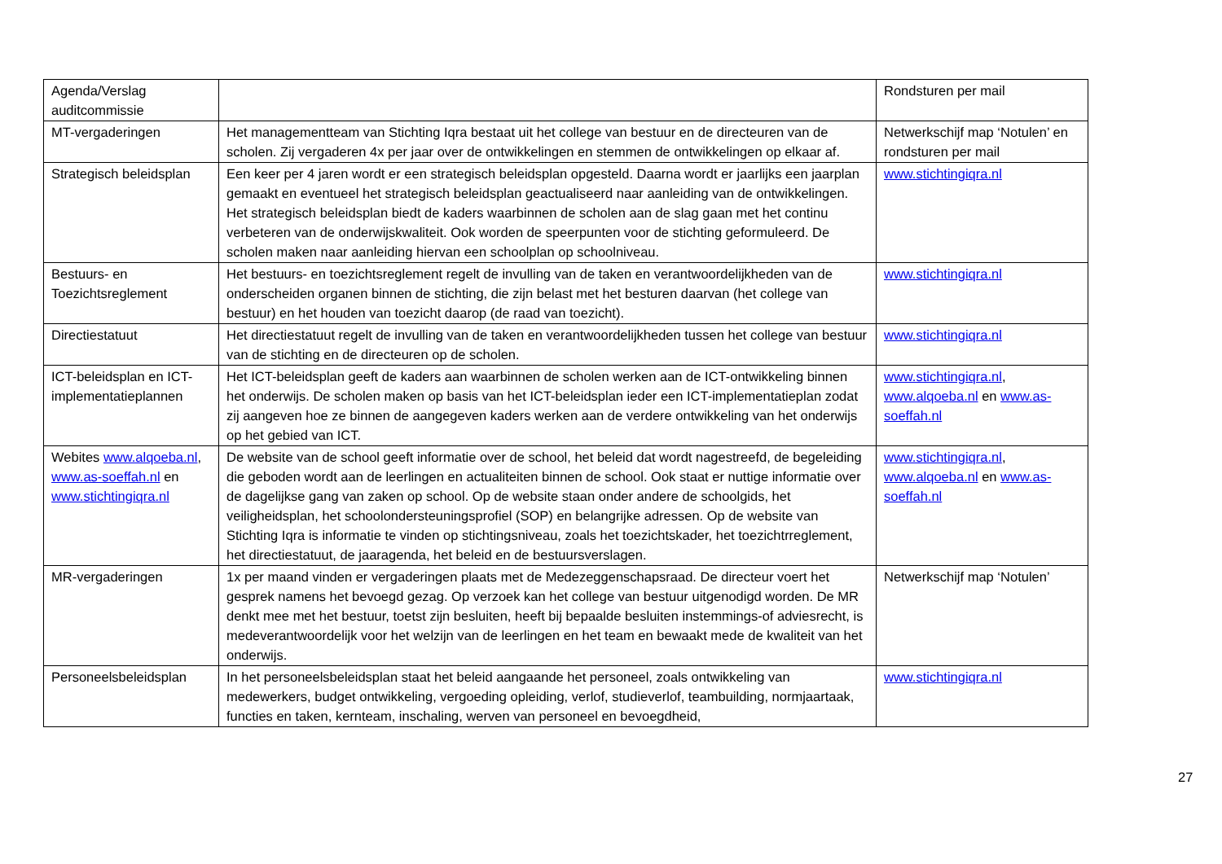| Agenda/Verslag auditcommissie | | Rondsturen per mail |
| MT-vergaderingen | Het managementteam van Stichting Iqra bestaat uit het college van bestuur en de directeuren van de scholen. Zij vergaderen 4x per jaar over de ontwikkelingen en stemmen de ontwikkelingen op elkaar af. | Netwerkschijf map ‘Notulen’ en rondsturen per mail |
| Strategisch beleidsplan | Een keer per 4 jaren wordt er een strategisch beleidsplan opgesteld. Daarna wordt er jaarlijks een jaarplan gemaakt en eventueel het strategisch beleidsplan geactualiseerd naar aanleiding van de ontwikkelingen. Het strategisch beleidsplan biedt de kaders waarbinnen de scholen aan de slag gaan met het continu verbeteren van de onderwijskwaliteit. Ook worden de speerpunten voor de stichting geformuleerd. De scholen maken naar aanleiding hiervan een schoolplan op schoolniveau. | www.stichtingiqra.nl |
| Bestuurs- en Toezichtsreglement | Het bestuurs- en toezichtsreglement regelt de invulling van de taken en verantwoordelijkheden van de onderscheiden organen binnen de stichting, die zijn belast met het besturen daarvan (het college van bestuur) en het houden van toezicht daarop (de raad van toezicht). | www.stichtingiqra.nl |
| Directiestatuut | Het directiestatuut regelt de invulling van de taken en verantwoordelijkheden tussen het college van bestuur van de stichting en de directeuren op de scholen. | www.stichtingiqra.nl |
| ICT-beleidsplan en ICT-implementatieplannen | Het ICT-beleidsplan geeft de kaders aan waarbinnen de scholen werken aan de ICT-ontwikkeling binnen het onderwijs. De scholen maken op basis van het ICT-beleidsplan ieder een ICT-implementatieplan zodat zij aangeven hoe ze binnen de aangegeven kaders werken aan de verdere ontwikkeling van het onderwijs op het gebied van ICT. | www.stichtingiqra.nl , www.alqoeba.nl en www.as-soeffah.nl |
| Webites www.alqoeba.nl , www.as-soeffah.nl en www.stichtingiqra.nl | De website van de school geeft informatie over de school, het beleid dat wordt nagestreefd, de begeleiding die geboden wordt aan de leerlingen en actualiteiten binnen de school. Ook staat er nuttige informatie over de dagelijkse gang van zaken op school. Op de website staan onder andere de schoolgids, het veiligheidsplan, het schoolondersteuningsprofiel (SOP) en belangrijke adressen. Op de website van Stichting Iqra is informatie te vinden op stichtingsniveau, zoals het toezichtskader, het toezichtrreglement, het directiestatuut, de jaaragenda, het beleid en de bestuursverslagen. | www.stichtingiqra.nl , www.alqoeba.nl en www.as-soeffah.nl |
| MR-vergaderingen | 1x per maand vinden er vergaderingen plaats met de Medezeggenschapsraad. De directeur voert het gesprek namens het bevoegd gezag. Op verzoek kan het college van bestuur uitgenodigd worden. De MR denkt mee met het bestuur, toetst zijn besluiten, heeft bij bepaalde besluiten instemmings-of adviesrecht, is medeverantwoordelijk voor het welzijn van de leerlingen en het team en bewaakt mede de kwaliteit van het onderwijs. | Netwerkschijf map ‘Notulen’ |
| Personeelsbeleidsplan | In het personeelsbeleidsplan staat het beleid aangaande het personeel, zoals ontwikkeling van medewerkers, budget ontwikkeling, vergoeding opleiding, verlof, studieverlof, teambuilding, normjaartaak, functies en taken, kernteam, inschaling, werven van personeel en bevoegdheid, | www.stichtingiqra.nl |
27